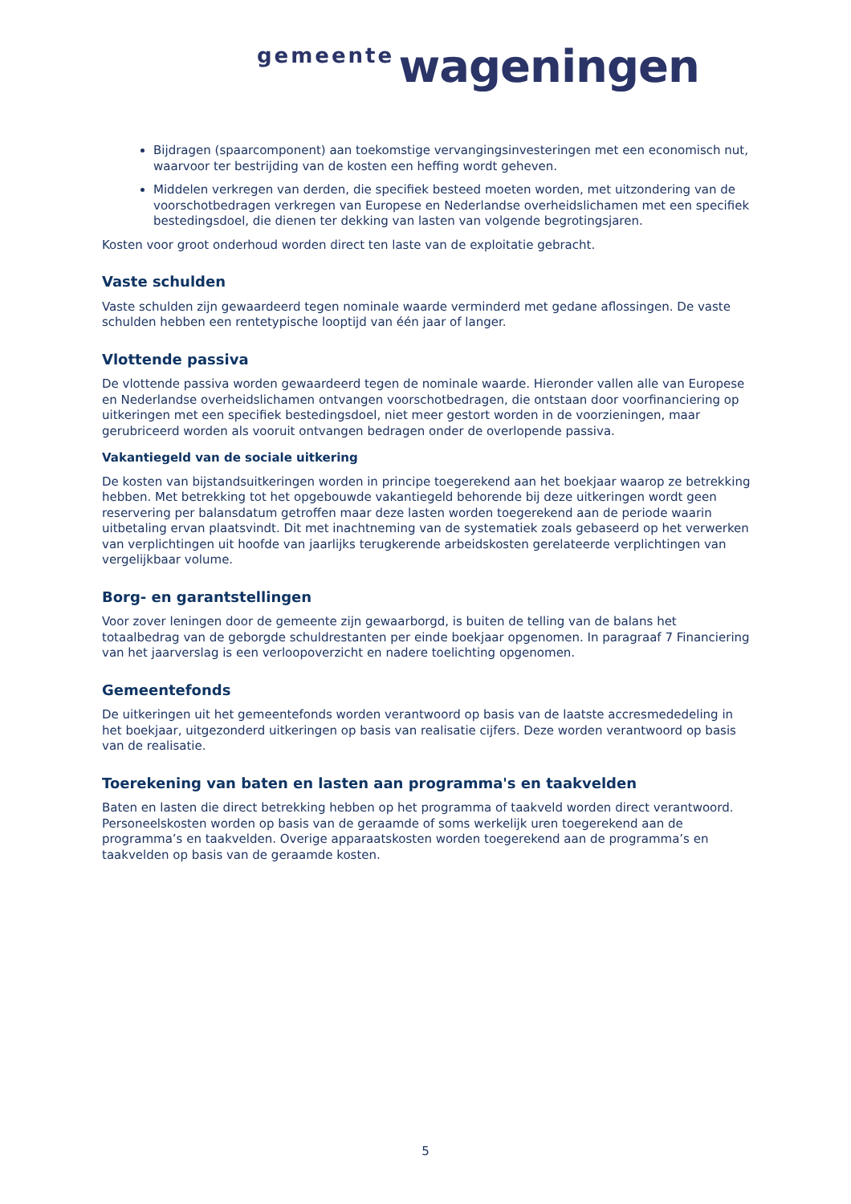gemeente wageningen
Bijdragen (spaarcomponent) aan toekomstige vervangingsinvesteringen met een economisch nut, waarvoor ter bestrijding van de kosten een heffing wordt geheven.
Middelen verkregen van derden, die specifiek besteed moeten worden, met uitzondering van de voorschotbedragen verkregen van Europese en Nederlandse overheidslichamen met een specifiek bestedingsdoel, die dienen ter dekking van lasten van volgende begrotingsjaren.
Kosten voor groot onderhoud worden direct ten laste van de exploitatie gebracht.
Vaste schulden
Vaste schulden zijn gewaardeerd tegen nominale waarde verminderd met gedane aflossingen. De vaste schulden hebben een rentetypische looptijd van één jaar of langer.
Vlottende passiva
De vlottende passiva worden gewaardeerd tegen de nominale waarde. Hieronder vallen alle van Europese en Nederlandse overheidslichamen ontvangen voorschotbedragen, die ontstaan door voorfinanciering op uitkeringen met een specifiek bestedingsdoel, niet meer gestort worden in de voorzieningen, maar gerubriceerd worden als vooruit ontvangen bedragen onder de overlopende passiva.
Vakantiegeld van de sociale uitkering
De kosten van bijstandsuitkeringen worden in principe toegerekend aan het boekjaar waarop ze betrekking hebben. Met betrekking tot het opgebouwde vakantiegeld behorende bij deze uitkeringen wordt geen reservering per balansdatum getroffen maar deze lasten worden toegerekend aan de periode waarin uitbetaling ervan plaatsvindt. Dit met inachtneming van de systematiek zoals gebaseerd op het verwerken van verplichtingen uit hoofde van jaarlijks terugkerende arbeidskosten gerelateerde verplichtingen van vergelijkbaar volume.
Borg- en garantstellingen
Voor zover leningen door de gemeente zijn gewaarborgd, is buiten de telling van de balans het totaalbedrag van de geborgde schuldrestanten per einde boekjaar opgenomen. In paragraaf 7 Financiering van het jaarverslag is een verloopoverzicht en nadere toelichting opgenomen.
Gemeentefonds
De uitkeringen uit het gemeentefonds worden verantwoord op basis van de laatste accresmededeling in het boekjaar, uitgezonderd uitkeringen op basis van realisatie cijfers. Deze worden verantwoord op basis van de realisatie.
Toerekening van baten en lasten aan programma's en taakvelden
Baten en lasten die direct betrekking hebben op het programma of taakveld worden direct verantwoord. Personeelskosten worden op basis van de geraamde of soms werkelijk uren toegerekend aan de programma’s en taakvelden. Overige apparaatskosten worden toegerekend aan de programma’s en taakvelden op basis van de geraamde kosten.
5